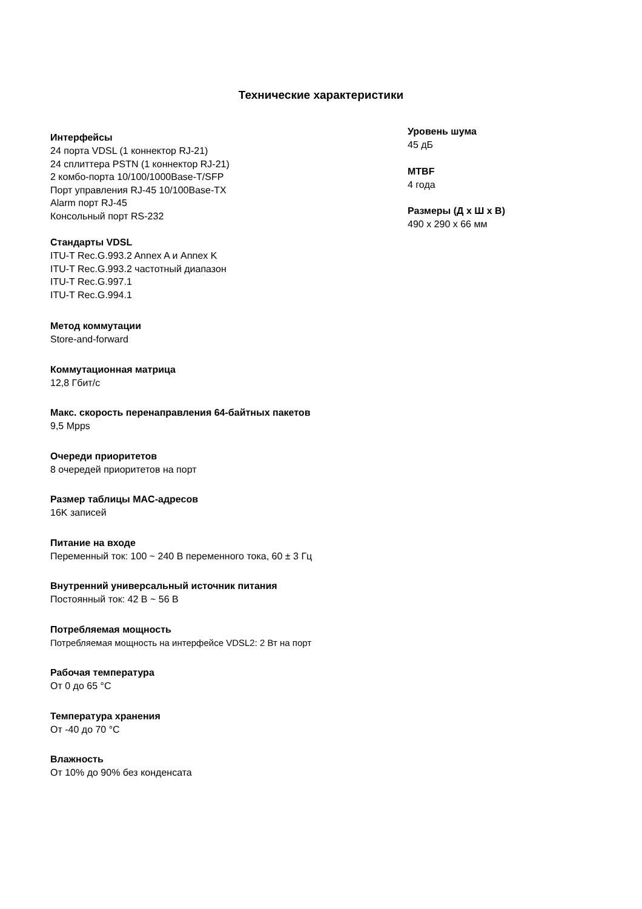Технические характеристики
Интерфейсы
24 порта VDSL (1 коннектор RJ-21)
24 сплиттера PSTN (1 коннектор RJ-21)
2 комбо-порта 10/100/1000Base-T/SFP
Порт управления RJ-45 10/100Base-TX
Alarm порт RJ-45
Консольный порт RS-232
Стандарты VDSL
ITU-T Rec.G.993.2 Annex A и Annex K
ITU-T Rec.G.993.2 частотный диапазон
ITU-T Rec.G.997.1
ITU-T Rec.G.994.1
Метод коммутации
Store-and-forward
Коммутационная матрица
12,8 Гбит/с
Макс. скорость перенаправления 64-байтных пакетов
9,5 Mpps
Очереди приоритетов
8 очередей приоритетов на порт
Размер таблицы MAC-адресов
16K записей
Питание на входе
Переменный ток: 100 ~ 240 В переменного тока, 60 ± 3 Гц
Внутренний универсальный источник питания
Постоянный ток: 42 В ~ 56 В
Потребляемая мощность
Потребляемая мощность на интерфейсе VDSL2: 2 Вт на порт
Рабочая температура
От 0 до 65 °C
Температура хранения
От -40 до 70 °C
Влажность
От 10% до 90% без конденсата
Уровень шума
45 дБ
MTBF
4 года
Размеры (Д x Ш x В)
490 x 290 x 66 мм